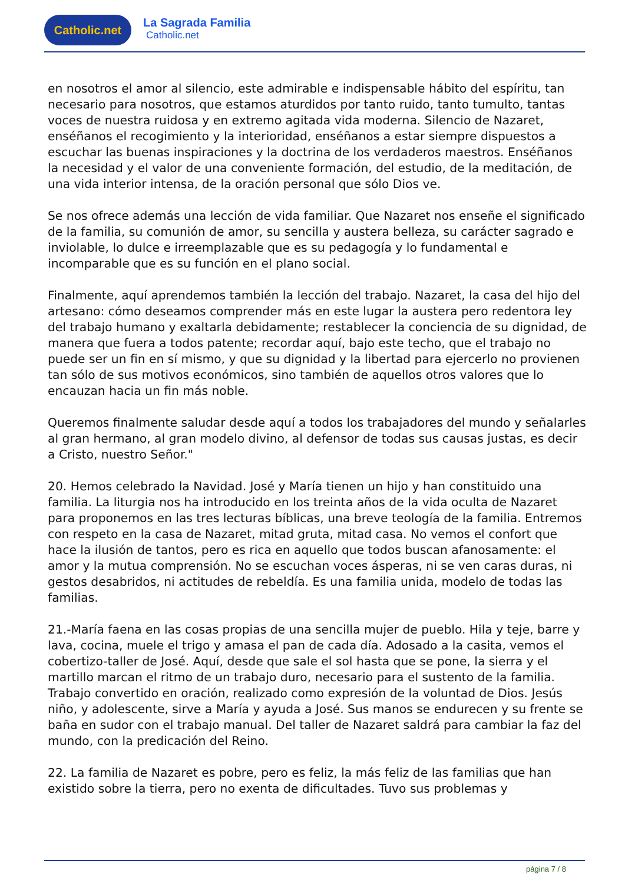Catholic.net
La Sagrada Familia
Catholic.net
en nosotros el amor al silencio, este admirable e indispensable hábito del espíritu, tan necesario para nosotros, que estamos aturdidos por tanto ruido, tanto tumulto, tantas voces de nuestra ruidosa y en extremo agitada vida moderna. Silencio de Nazaret, enséñanos el recogimiento y la interioridad, enséñanos a estar siempre dispuestos a escuchar las buenas inspiraciones y la doctrina de los verdaderos maestros. Enséñanos la necesidad y el valor de una conveniente formación, del estudio, de la meditación, de una vida interior intensa, de la oración personal que sólo Dios ve.
Se nos ofrece además una lección de vida familiar. Que Nazaret nos enseñe el significado de la familia, su comunión de amor, su sencilla y austera belleza, su carácter sagrado e inviolable, lo dulce e irreemplazable que es su pedagogía y lo fundamental e incomparable que es su función en el plano social.
Finalmente, aquí aprendemos también la lección del trabajo. Nazaret, la casa del hijo del artesano: cómo deseamos comprender más en este lugar la austera pero redentora ley del trabajo humano y exaltarla debidamente; restablecer la conciencia de su dignidad, de manera que fuera a todos patente; recordar aquí, bajo este techo, que el trabajo no puede ser un fin en sí mismo, y que su dignidad y la libertad para ejercerlo no provienen tan sólo de sus motivos económicos, sino también de aquellos otros valores que lo encauzan hacia un fin más noble.
Queremos finalmente saludar desde aquí a todos los trabajadores del mundo y señalarles al gran hermano, al gran modelo divino, al defensor de todas sus causas justas, es decir a Cristo, nuestro Señor."
20. Hemos celebrado la Navidad. José y María tienen un hijo y han constituido una familia. La liturgia nos ha introducido en los treinta años de la vida oculta de Nazaret para proponemos en las tres lecturas bíblicas, una breve teología de la familia. Entremos con respeto en la casa de Nazaret, mitad gruta, mitad casa. No vemos el confort que hace la ilusión de tantos, pero es rica en aquello que todos buscan afanosamente: el amor y la mutua comprensión. No se escuchan voces ásperas, ni se ven caras duras, ni gestos desabridos, ni actitudes de rebeldía. Es una familia unida, modelo de todas las familias.
21.-María faena en las cosas propias de una sencilla mujer de pueblo. Hila y teje, barre y lava, cocina, muele el trigo y amasa el pan de cada día. Adosado a la casita, vemos el cobertizo-taller de José. Aquí, desde que sale el sol hasta que se pone, la sierra y el martillo marcan el ritmo de un trabajo duro, necesario para el sustento de la familia. Trabajo convertido en oración, realizado como expresión de la voluntad de Dios. Jesús niño, y adolescente, sirve a María y ayuda a José. Sus manos se endurecen y su frente se baña en sudor con el trabajo manual. Del taller de Nazaret saldrá para cambiar la faz del mundo, con la predicación del Reino.
22. La familia de Nazaret es pobre, pero es feliz, la más feliz de las familias que han existido sobre la tierra, pero no exenta de dificultades. Tuvo sus problemas y
página 7 / 8